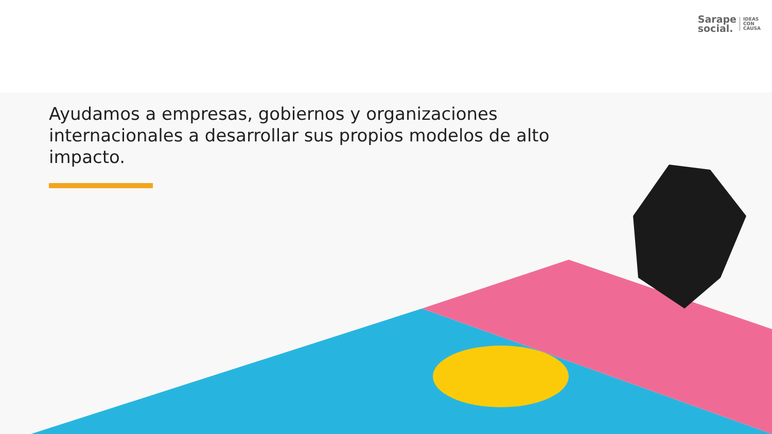Sarape
social.
IDEAS
CON
CAUSA
Ayudamos a empresas, gobiernos y organizaciones internacionales a desarrollar sus propios modelos de alto impacto.